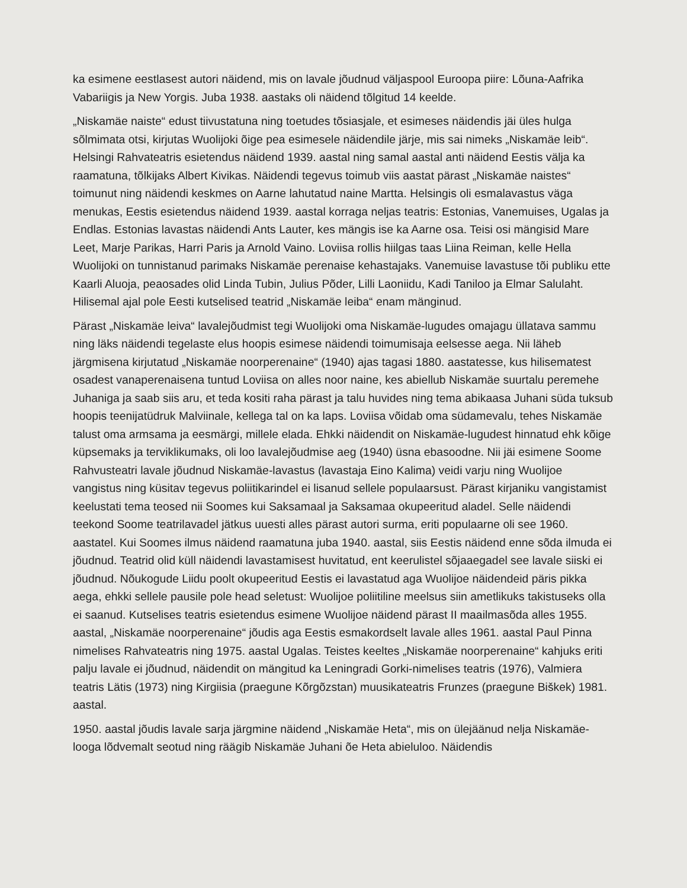ka esimene eestlasest autori näidend, mis on lavale jõudnud väljaspool Euroopa piire: Lõuna-Aafrika Vabariigis ja New Yorgis. Juba 1938. aastaks oli näidend tõlgitud 14 keelde.
„Niskamäe naiste“ edust tiivustatuna ning toetudes tõsiasjale, et esimeses näidendis jäi üles hulga sõlmimata otsi, kirjutas Wuolijoki õige pea esimesele näidendile järje, mis sai nimeks „Niskamäe leib“. Helsingi Rahvateatris esietendus näidend 1939. aastal ning samal aastal anti näidend Eestis välja ka raamatuna, tõlkijaks Albert Kivikas. Näidendi tegevus toimub viis aastat pärast „Niskamäe naistes“ toimunut ning näidendi keskmes on Aarne lahutatud naine Martta. Helsingis oli esmalavastus väga menukas, Eestis esietendus näidend 1939. aastal korraga neljas teatris: Estonias, Vanemuises, Ugalas ja Endlas. Estonias lavastas näidendi Ants Lauter, kes mängis ise ka Aarne osa. Teisi osi mängisid Mare Leet, Marje Parikas, Harri Paris ja Arnold Vaino. Loviisa rollis hiilgas taas Liina Reiman, kelle Hella Wuolijoki on tunnistanud parimaks Niskamäe perenaise kehastajaks. Vanemuise lavastuse tõi publiku ette Kaarli Aluoja, peaosades olid Linda Tubin, Julius Põder, Lilli Laoniidu, Kadi Taniloo ja Elmar Salulaht. Hilisemal ajal pole Eesti kutselised teatrid „Niskamäe leiba“ enam mänginud.
Pärast „Niskamäe leiva“ lavalejõudmist tegi Wuolijoki oma Niskamäe-lugudes omajagu üllatava sammu ning läks näidendi tegelaste elus hoopis esimese näidendi toimumisaja eelsesse aega. Nii läheb järgmisena kirjutatud „Niskamäe noorperenaine“ (1940) ajas tagasi 1880. aastatesse, kus hilisematest osadest vanaperenaisena tuntud Loviisa on alles noor naine, kes abiellub Niskamäe suurtalu peremehe Juhaniga ja saab siis aru, et teda kositi raha pärast ja talu huvides ning tema abikaasa Juhani süda tuksub hoopis teenijatüdruk Malviinale, kellega tal on ka laps. Loviisa võidab oma südamevalu, tehes Niskamäe talust oma armsama ja eesmärgi, millele elada. Ehkki näidendit on Niskamäe-lugudest hinnatud ehk kõige küpsemaks ja terviklikumaks, oli loo lavalejõudmise aeg (1940) üsna ebasoodne. Nii jäi esimene Soome Rahvusteatri lavale jõudnud Niskamäe-lavastus (lavastaja Eino Kalima) veidi varju ning Wuolijoe vangistus ning küsitav tegevus poliitikarindel ei lisanud sellele populaarsust. Pärast kirjaniku vangistamist keelustati tema teosed nii Soomes kui Saksamaal ja Saksamaa okupeeritud aladel. Selle näidendi teekond Soome teatrilavadel jätkus uuesti alles pärast autori surma, eriti populaarne oli see 1960. aastatel. Kui Soomes ilmus näidend raamatuna juba 1940. aastal, siis Eestis näidend enne sõda ilmuda ei jõudnud. Teatrid olid küll näidendi lavastamisest huvitatud, ent keerulistel sõjaaegadel see lavale siiski ei jõudnud. Nõukogude Liidu poolt okupeeritud Eestis ei lavastatud aga Wuolijoe näidendeid päris pikka aega, ehkki sellele pausile pole head seletust: Wuolijoe poliitiline meelsus siin ametlikuks takistuseks olla ei saanud. Kutselises teatris esietendus esimene Wuolijoe näidend pärast II maailmasõda alles 1955. aastal, „Niskamäe noorperenaine“ jõudis aga Eestis esmakordselt lavale alles 1961. aastal Paul Pinna nimelises Rahvateatris ning 1975. aastal Ugalas. Teistes keeltes „Niskamäe noorperenaine“ kahjuks eriti palju lavale ei jõudnud, näidendit on mängitud ka Leningradi Gorki-nimelises teatris (1976), Valmiera teatris Lätis (1973) ning Kirgiisia (praegune Kõrgõzstan) muusikateatris Frunzes (praegune Biškek) 1981. aastal.
1950. aastal jõudis lavale sarja järgmine näidend „Niskamäe Heta“, mis on ülejäänud nelja Niskamäe-looga lõdvemalt seotud ning räägib Niskamäe Juhani õe Heta abieluloo. Näidendis